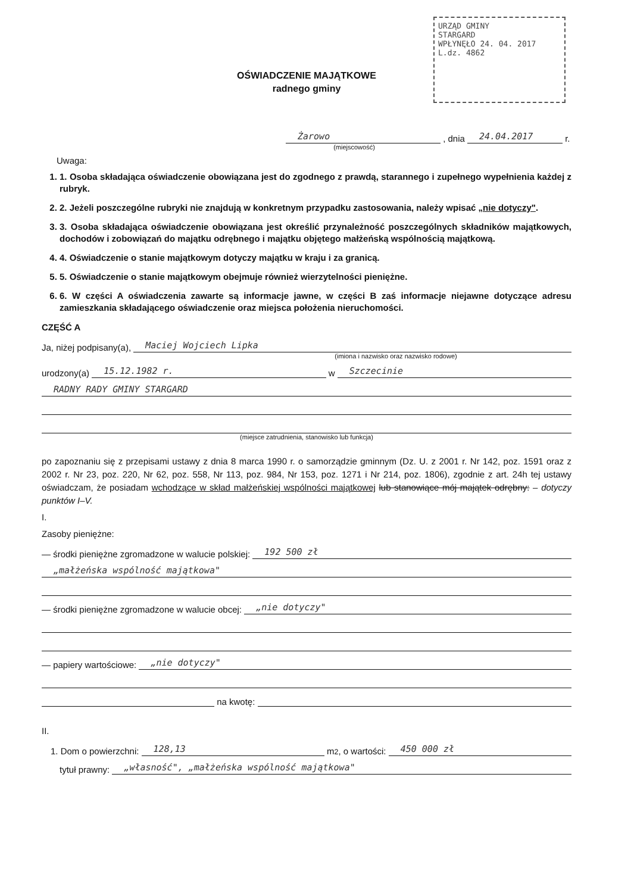URZĄD GMINY
STARGARD
WPŁYNĘŁO 24. 04. 2017
L.dz. 4862
OŚWIADCZENIE MAJĄTKOWE
radnego gminy
Żarowo , dnia 24.04.2017 r.
(miejscowość)
Uwaga:
1. 1. Osoba składająca oświadczenie obowiązana jest do zgodnego z prawdą, starannego i zupełnego wypełnienia każdej z rubryk.
2. 2. Jeżeli poszczególne rubryki nie znajdują w konkretnym przypadku zastosowania, należy wpisać „nie dotyczy".
3. 3. Osoba składająca oświadczenie obowiązana jest określić przynależność poszczególnych składników majątkowych, dochodów i zobowiązań do majątku odrębnego i majątku objętego małżeńską wspólnością majątkową.
4. 4. Oświadczenie o stanie majątkowym dotyczy majątku w kraju i za granicą.
5. 5. Oświadczenie o stanie majątkowym obejmuje również wierzytelności pieniężne.
6. 6. W części A oświadczenia zawarte są informacje jawne, w części B zaś informacje niejawne dotyczące adresu zamieszkania składającego oświadczenie oraz miejsca położenia nieruchomości.
CZĘŚĆ A
Ja, niżej podpisany(a), Maciej Wojciech Lipka
(imiona i nazwisko oraz nazwisko rodowe)
urodzony(a) 15.12.1982 r. w Szczecinie
RADNY RADY GMINY STARGARD
(miejsce zatrudnienia, stanowisko lub funkcja)
po zapoznaniu się z przepisami ustawy z dnia 8 marca 1990 r. o samorządzie gminnym (Dz. U. z 2001 r. Nr 142, poz. 1591 oraz z 2002 r. Nr 23, poz. 220, Nr 62, poz. 558, Nr 113, poz. 984, Nr 153, poz. 1271 i Nr 214, poz. 1806), zgodnie z art. 24h tej ustawy oświadczam, że posiadam wchodzące w skład małżeńskiej wspólności majątkowej lub stanowiące mój majątek odrębny: – dotyczy punktów I–V.
I.
Zasoby pieniężne:
— środki pieniężne zgromadzone w walucie polskiej: 192 500 zł
„małżeńska wspólność majątkowa"
— środki pieniężne zgromadzone w walucie obcej: „nie dotyczy"
— papiery wartościowe: „nie dotyczy"
na kwotę:
II.
1. Dom o powierzchni: 128,13 m<sup>2</sup>, o wartości: 450 000 zł
tytuł prawny: „własność", „małżeńska wspólność majątkowa"